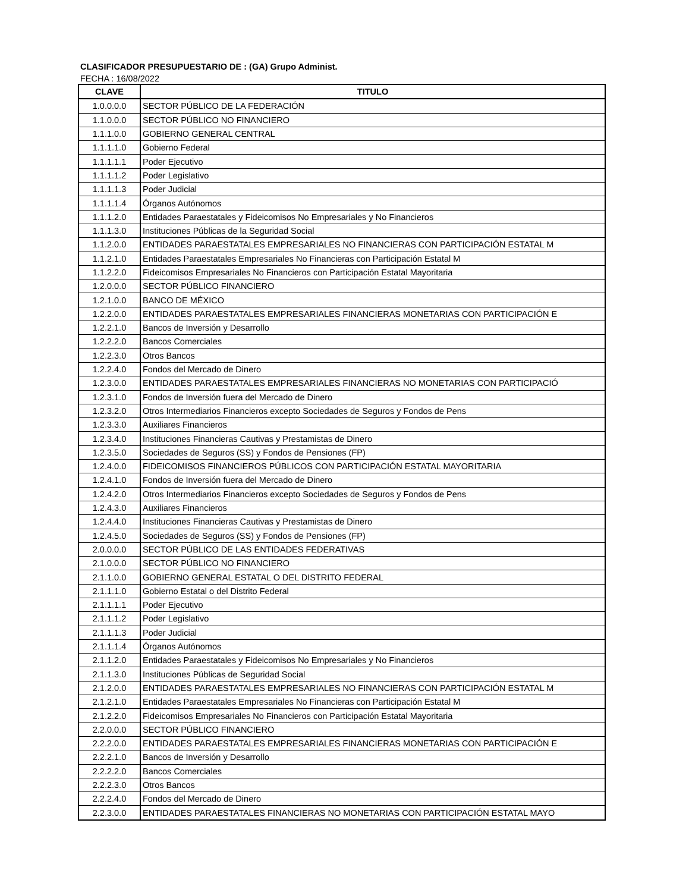CLASIFICADOR PRESUPUESTARIO DE : (GA) Grupo Administ.
FECHA : 16/08/2022
| CLAVE | TITULO |
| --- | --- |
| 1.0.0.0.0 | SECTOR PÚBLICO DE LA FEDERACIÓN |
| 1.1.0.0.0 | SECTOR PÚBLICO NO FINANCIERO |
| 1.1.1.0.0 | GOBIERNO GENERAL CENTRAL |
| 1.1.1.1.0 | Gobierno Federal |
| 1.1.1.1.1 | Poder Ejecutivo |
| 1.1.1.1.2 | Poder Legislativo |
| 1.1.1.1.3 | Poder Judicial |
| 1.1.1.1.4 | Órganos Autónomos |
| 1.1.1.2.0 | Entidades Paraestatales y Fideicomisos No Empresariales y No Financieros |
| 1.1.1.3.0 | Instituciones Públicas de la Seguridad Social |
| 1.1.2.0.0 | ENTIDADES PARAESTATALES EMPRESARIALES NO FINANCIERAS CON PARTICIPACIÓN ESTATAL M |
| 1.1.2.1.0 | Entidades Paraestatales Empresariales No Financieras con Participación Estatal M |
| 1.1.2.2.0 | Fideicomisos Empresariales No Financieros con Participación Estatal Mayoritaria |
| 1.2.0.0.0 | SECTOR PÚBLICO FINANCIERO |
| 1.2.1.0.0 | BANCO DE MÉXICO |
| 1.2.2.0.0 | ENTIDADES PARAESTATALES EMPRESARIALES FINANCIERAS MONETARIAS CON PARTICIPACIÓN E |
| 1.2.2.1.0 | Bancos de Inversión y Desarrollo |
| 1.2.2.2.0 | Bancos Comerciales |
| 1.2.2.3.0 | Otros Bancos |
| 1.2.2.4.0 | Fondos del Mercado de Dinero |
| 1.2.3.0.0 | ENTIDADES PARAESTATALES EMPRESARIALES FINANCIERAS NO MONETARIAS CON PARTICIPACIÓ |
| 1.2.3.1.0 | Fondos de Inversión fuera del Mercado de Dinero |
| 1.2.3.2.0 | Otros Intermediarios Financieros excepto Sociedades de Seguros y Fondos de Pens |
| 1.2.3.3.0 | Auxiliares Financieros |
| 1.2.3.4.0 | Instituciones Financieras Cautivas y Prestamistas de Dinero |
| 1.2.3.5.0 | Sociedades de Seguros (SS) y Fondos de Pensiones (FP) |
| 1.2.4.0.0 | FIDEICOMISOS FINANCIEROS PÚBLICOS CON PARTICIPACIÓN ESTATAL MAYORITARIA |
| 1.2.4.1.0 | Fondos de Inversión fuera del Mercado de Dinero |
| 1.2.4.2.0 | Otros Intermediarios Financieros excepto Sociedades de Seguros y Fondos de Pens |
| 1.2.4.3.0 | Auxiliares Financieros |
| 1.2.4.4.0 | Instituciones Financieras Cautivas y Prestamistas de Dinero |
| 1.2.4.5.0 | Sociedades de Seguros (SS) y Fondos de Pensiones (FP) |
| 2.0.0.0.0 | SECTOR PÚBLICO DE LAS ENTIDADES FEDERATIVAS |
| 2.1.0.0.0 | SECTOR PÚBLICO NO FINANCIERO |
| 2.1.1.0.0 | GOBIERNO GENERAL ESTATAL O DEL DISTRITO FEDERAL |
| 2.1.1.1.0 | Gobierno Estatal o del Distrito Federal |
| 2.1.1.1.1 | Poder Ejecutivo |
| 2.1.1.1.2 | Poder Legislativo |
| 2.1.1.1.3 | Poder Judicial |
| 2.1.1.1.4 | Órganos Autónomos |
| 2.1.1.2.0 | Entidades Paraestatales y Fideicomisos No Empresariales y No Financieros |
| 2.1.1.3.0 | Instituciones Públicas de Seguridad Social |
| 2.1.2.0.0 | ENTIDADES PARAESTATALES EMPRESARIALES NO FINANCIERAS CON PARTICIPACIÓN ESTATAL M |
| 2.1.2.1.0 | Entidades Paraestatales Empresariales No Financieras con Participación Estatal M |
| 2.1.2.2.0 | Fideicomisos Empresariales No Financieros con Participación Estatal Mayoritaria |
| 2.2.0.0.0 | SECTOR PÚBLICO FINANCIERO |
| 2.2.2.0.0 | ENTIDADES PARAESTATALES EMPRESARIALES FINANCIERAS MONETARIAS CON PARTICIPACIÓN E |
| 2.2.2.1.0 | Bancos de Inversión y Desarrollo |
| 2.2.2.2.0 | Bancos Comerciales |
| 2.2.2.3.0 | Otros Bancos |
| 2.2.2.4.0 | Fondos del Mercado de Dinero |
| 2.2.3.0.0 | ENTIDADES PARAESTATALES FINANCIERAS NO MONETARIAS CON PARTICIPACIÓN ESTATAL MAYO |